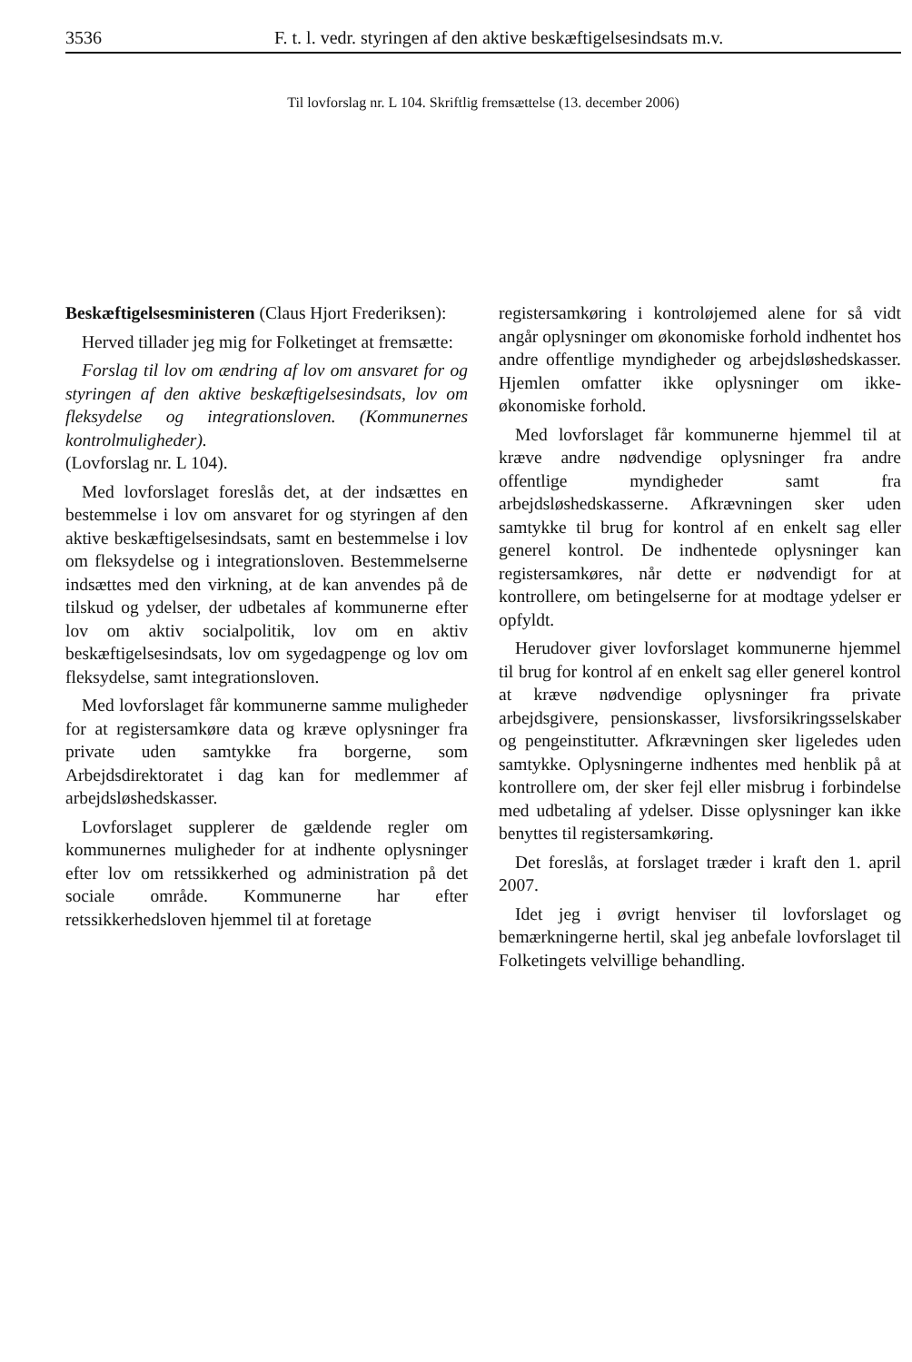3536 F. t. l. vedr. styringen af den aktive beskæftigelsesindsats m.v.
Til lovforslag nr. L 104. Skriftlig fremsættelse (13. december 2006)
Beskæftigelsesministeren (Claus Hjort Frederiksen):
Herved tillader jeg mig for Folketinget at fremsætte:
Forslag til lov om ændring af lov om ansvaret for og styringen af den aktive beskæftigelsesindsats, lov om fleksydelse og integrationsloven. (Kommunernes kontrolmuligheder).
(Lovforslag nr. L 104).
Med lovforslaget foreslås det, at der indsættes en bestemmelse i lov om ansvaret for og styringen af den aktive beskæftigelsesindsats, samt en bestemmelse i lov om fleksydelse og i integrationsloven. Bestemmelserne indsættes med den virkning, at de kan anvendes på de tilskud og ydelser, der udbetales af kommunerne efter lov om aktiv socialpolitik, lov om en aktiv beskæftigelsesindsats, lov om sygedagpenge og lov om fleksydelse, samt integrationsloven.
Med lovforslaget får kommunerne samme muligheder for at registersamkøre data og kræve oplysninger fra private uden samtykke fra borgerne, som Arbejdsdirektoratet i dag kan for medlemmer af arbejdsløshedskasser.
Lovforslaget supplerer de gældende regler om kommunernes muligheder for at indhente oplysninger efter lov om retssikkerhed og administration på det sociale område. Kommunerne har efter retssikkerhedsloven hjemmel til at foretage
registersamkøring i kontroløjemed alene for så vidt angår oplysninger om økonomiske forhold indhentet hos andre offentlige myndigheder og arbejdsløshedskasser. Hjemlen omfatter ikke oplysninger om ikke-økonomiske forhold.
Med lovforslaget får kommunerne hjemmel til at kræve andre nødvendige oplysninger fra andre offentlige myndigheder samt fra arbejdsløshedskasserne. Afkrævningen sker uden samtykke til brug for kontrol af en enkelt sag eller generel kontrol. De indhentede oplysninger kan registersamkøres, når dette er nødvendigt for at kontrollere, om betingelserne for at modtage ydelser er opfyldt.
Herudover giver lovforslaget kommunerne hjemmel til brug for kontrol af en enkelt sag eller generel kontrol at kræve nødvendige oplysninger fra private arbejdsgivere, pensionskasser, livsforsikringsselskaber og pengeinstitutter. Afkrævningen sker ligeledes uden samtykke. Oplysningerne indhentes med henblik på at kontrollere om, der sker fejl eller misbrug i forbindelse med udbetaling af ydelser. Disse oplysninger kan ikke benyttes til registersamkøring.
Det foreslås, at forslaget træder i kraft den 1. april 2007.
Idet jeg i øvrigt henviser til lovforslaget og bemærkningerne hertil, skal jeg anbefale lovforslaget til Folketingets velvillige behandling.